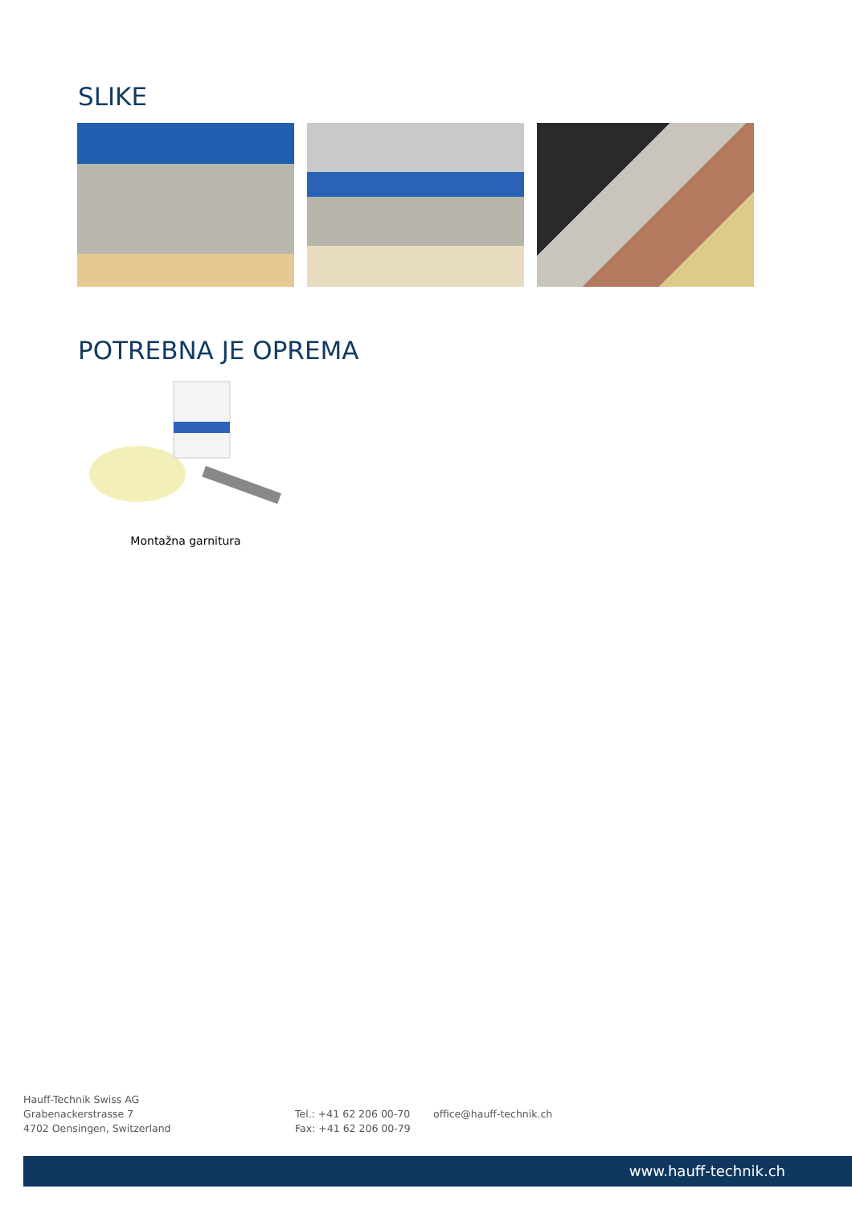SLIKE
POTREBNA JE OPREMA
Montažna garnitura
Hauff-Technik Swiss AG
Grabenackerstrasse 7
4702 Oensingen, Switzerland
Tel.: +41 62 206 00-70
Fax: +41 62 206 00-79
office@hauff-technik.ch
www.hauff-technik.ch